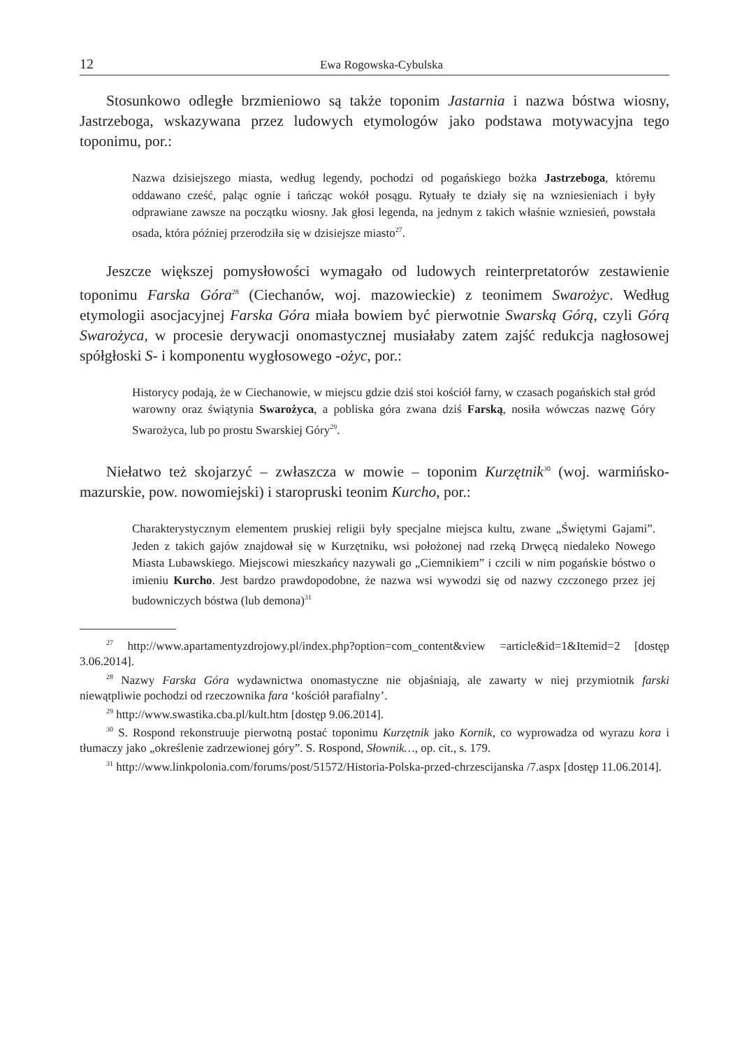12 Ewa Rogowska-Cybulska
Stosunkowo odległe brzmieniowo są także toponim Jastarnia i nazwa bóstwa wiosny, Jastrzeboga, wskazywana przez ludowych etymologów jako podstawa motywacyjna tego toponimu, por.:
Nazwa dzisiejszego miasta, według legendy, pochodzi od pogańskiego bożka Jastrzeboga, któremu oddawano cześć, paląc ognie i tańcząc wokół posągu. Rytuały te działy się na wzniesieniach i były odprawiane zawsze na początku wiosny. Jak głosi legenda, na jednym z takich właśnie wzniesień, powstała osada, która później przerodziła się w dzisiejsze miasto<sup>27</sup>.
Jeszcze większej pomysłowości wymagało od ludowych reinterpretatorów zestawienie toponimu Farska Góra<sup>28</sup> (Ciechanów, woj. mazowieckie) z teonimem Swarożyc. Według etymologii asocjacyjnej Farska Góra miała bowiem być pierwotnie Swarską Górą, czyli Górą Swarożyca, w procesie derywacji onomastycznej musiałaby zatem zajść redukcja nagłosowej spółgłoski S- i komponentu wygłosowego -ożyc, por.:
Historycy podają, że w Ciechanowie, w miejscu gdzie dziś stoi kościół farny, w czasach pogańskich stał gród warowny oraz świątynia Swarożyca, a pobliska góra zwana dziś Farską, nosiła wówczas nazwę Góry Swarożyca, lub po prostu Swarskiej Góry<sup>29</sup>.
Niełatwo też skojarzyć – zwłaszcza w mowie – toponim Kurzętnik<sup>30</sup> (woj. warmińsko-mazurskie, pow. nowomiejski) i staropruski teonim Kurcho, por.:
Charakterystycznym elementem pruskiej religii były specjalne miejsca kultu, zwane „Świętymi Gajami”. Jeden z takich gajów znajdował się w Kurzętniku, wsi położonej nad rzeką Drwęcą niedaleko Nowego Miasta Lubawskiego. Miejscowi mieszkańcy nazywali go „Ciemnikiem” i czcili w nim pogańskie bóstwo o imieniu Kurcho. Jest bardzo prawdopodobne, że nazwa wsi wywodzi się od nazwy czczonego przez jej budowniczych bóstwa (lub demona)<sup>31</sup>
<sup>27</sup> http://www.apartamentyzdrojowy.pl/index.php?option=com_content&view =article&id=1&Itemid=2 [dostęp 3.06.2014].
<sup>28</sup> Nazwy Farska Góra wydawnictwa onomastyczne nie objaśniają, ale zawarty w niej przymiotnik farski niewątpliwie pochodzi od rzeczownika fara ‘kościół parafialny’.
<sup>29</sup> http://www.swastika.cba.pl/kult.htm [dostęp 9.06.2014].
<sup>30</sup> S. Rospond rekonstruuje pierwotną postać toponimu Kurzętnik jako Kornik, co wyprowadza od wyrazu kora i tłumaczy jako „określenie zadrzewionej góry”. S. Rospond, Słownik…, op. cit., s. 179.
<sup>31</sup> http://www.linkpolonia.com/forums/post/51572/Historia-Polska-przed-chrzescijanska /7.aspx [dostęp 11.06.2014].